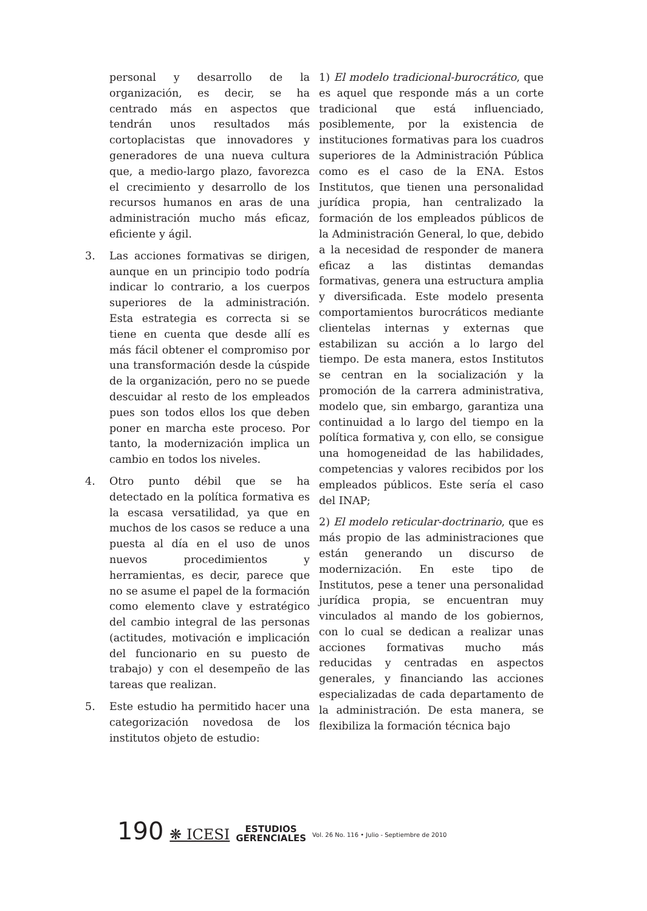personal y desarrollo de la organización, es decir, se ha centrado más en aspectos que tendrán unos resultados más cortoplacistas que innovadores y generadores de una nueva cultura que, a medio-largo plazo, favorezca el crecimiento y desarrollo de los recursos humanos en aras de una administración mucho más eficaz, eficiente y ágil.
3. Las acciones formativas se dirigen, aunque en un principio todo podría indicar lo contrario, a los cuerpos superiores de la administración. Esta estrategia es correcta si se tiene en cuenta que desde allí es más fácil obtener el compromiso por una transformación desde la cúspide de la organización, pero no se puede descuidar al resto de los empleados pues son todos ellos los que deben poner en marcha este proceso. Por tanto, la modernización implica un cambio en todos los niveles.
4. Otro punto débil que se ha detectado en la política formativa es la escasa versatilidad, ya que en muchos de los casos se reduce a una puesta al día en el uso de unos nuevos procedimientos y herramientas, es decir, parece que no se asume el papel de la formación como elemento clave y estratégico del cambio integral de las personas (actitudes, motivación e implicación del funcionario en su puesto de trabajo) y con el desempeño de las tareas que realizan.
5. Este estudio ha permitido hacer una categorización novedosa de los institutos objeto de estudio:
1) El modelo tradicional-burocrático, que es aquel que responde más a un corte tradicional que está influenciado, posiblemente, por la existencia de instituciones formativas para los cuadros superiores de la Administración Pública como es el caso de la ENA. Estos Institutos, que tienen una personalidad jurídica propia, han centralizado la formación de los empleados públicos de la Administración General, lo que, debido a la necesidad de responder de manera eficaz a las distintas demandas formativas, genera una estructura amplia y diversificada. Este modelo presenta comportamientos burocráticos mediante clientelas internas y externas que estabilizan su acción a lo largo del tiempo. De esta manera, estos Institutos se centran en la socialización y la promoción de la carrera administrativa, modelo que, sin embargo, garantiza una continuidad a lo largo del tiempo en la política formativa y, con ello, se consigue una homogeneidad de las habilidades, competencias y valores recibidos por los empleados públicos. Este sería el caso del INAP;
2) El modelo reticular-doctrinario, que es más propio de las administraciones que están generando un discurso de modernización. En este tipo de Institutos, pese a tener una personalidad jurídica propia, se encuentran muy vinculados al mando de los gobiernos, con lo cual se dedican a realizar unas acciones formativas mucho más reducidas y centradas en aspectos generales, y financiando las acciones especializadas de cada departamento de la administración. De esta manera, se flexibiliza la formación técnica bajo
190 ❋ ICESI ESTUDIOS
GERENCIALES Vol. 26 No. 116 • Julio - Septiembre de 2010